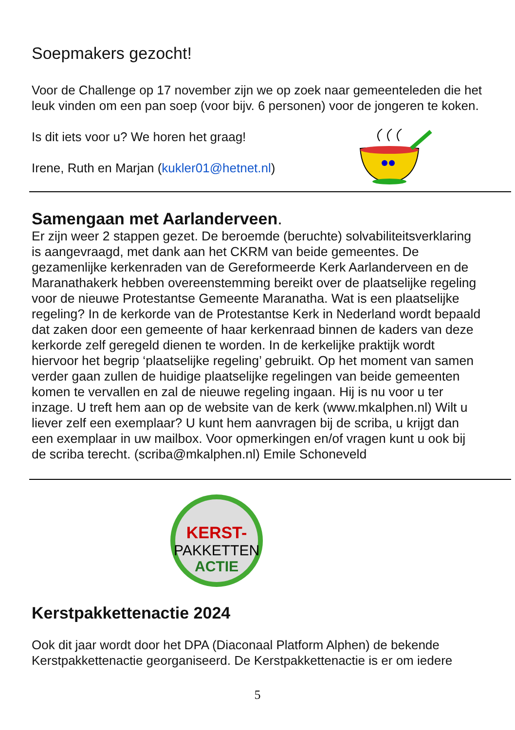Soepmakers gezocht!
Voor de Challenge op 17 november zijn we op zoek naar gemeenteleden die het leuk vinden om een pan soep (voor bijv. 6 personen) voor de jongeren te koken.
Is dit iets voor u? We horen het graag!
Irene, Ruth en Marjan (kukler01@hetnet.nl)
Samengaan met Aarlanderveen.
Er zijn weer 2 stappen gezet. De beroemde (beruchte) solvabiliteitsverklaring is aangevraagd, met dank aan het CKRM van beide gemeentes. De gezamenlijke kerkenraden van de Gereformeerde Kerk Aarlanderveen en de Maranathakerk hebben overeenstemming bereikt over de plaatselijke regeling voor de nieuwe Protestantse Gemeente Maranatha. Wat is een plaatselijke regeling? In de kerkorde van de Protestantse Kerk in Nederland wordt bepaald dat zaken door een gemeente of haar kerkenraad binnen de kaders van deze kerkorde zelf geregeld dienen te worden. In de kerkelijke praktijk wordt hiervoor het begrip ‘plaatselijke regeling’ gebruikt. Op het moment van samen verder gaan zullen de huidige plaatselijke regelingen van beide gemeenten komen te vervallen en zal de nieuwe regeling ingaan. Hij is nu voor u ter inzage. U treft hem aan op de website van de kerk (www.mkalphen.nl) Wilt u liever zelf een exemplaar? U kunt hem aanvragen bij de scriba, u krijgt dan een exemplaar in uw mailbox. Voor opmerkingen en/of vragen kunt u ook bij de scriba terecht. (scriba@mkalphen.nl) Emile Schoneveld
KERST-
PAKKETTEN
ACTIE
Kerstpakkettenactie 2024
Ook dit jaar wordt door het DPA (Diaconaal Platform Alphen) de bekende Kerstpakkettenactie georganiseerd. De Kerstpakkettenactie is er om iedere
5